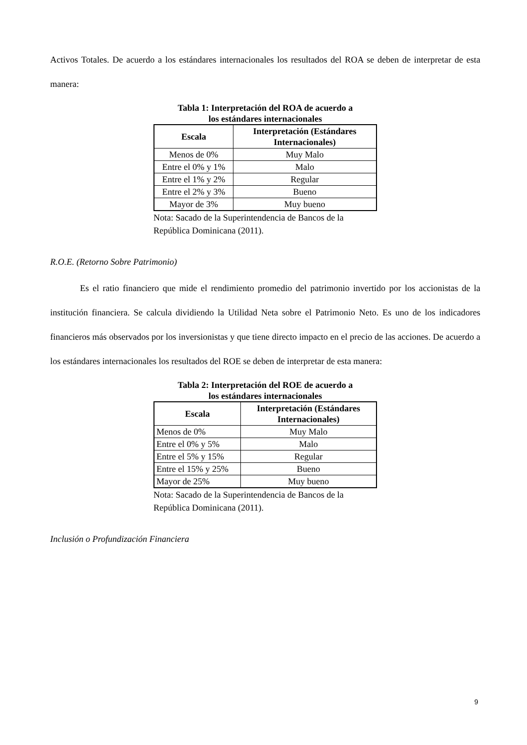Activos Totales. De acuerdo a los estándares internacionales los resultados del ROA se deben de interpretar de esta manera:
Tabla 1: Interpretación del ROA de acuerdo a
los estándares internacionales
| Escala | Interpretación (Estándares Internacionales) |
| --- | --- |
| Menos de 0% | Muy Malo |
| Entre el 0% y 1% | Malo |
| Entre el 1% y 2% | Regular |
| Entre el 2% y 3% | Bueno |
| Mayor de 3% | Muy bueno |
Nota: Sacado de la Superintendencia de Bancos de la República Dominicana (2011).
R.O.E. (Retorno Sobre Patrimonio)
Es el ratio financiero que mide el rendimiento promedio del patrimonio invertido por los accionistas de la institución financiera. Se calcula dividiendo la Utilidad Neta sobre el Patrimonio Neto. Es uno de los indicadores financieros más observados por los inversionistas y que tiene directo impacto en el precio de las acciones. De acuerdo a los estándares internacionales los resultados del ROE se deben de interpretar de esta manera:
Tabla 2: Interpretación del ROE de acuerdo a
los estándares internacionales
| Escala | Interpretación (Estándares Internacionales) |
| --- | --- |
| Menos de 0% | Muy Malo |
| Entre el 0% y 5% | Malo |
| Entre el 5% y 15% | Regular |
| Entre el 15% y 25% | Bueno |
| Mayor de 25% | Muy bueno |
Nota: Sacado de la Superintendencia de Bancos de la República Dominicana (2011).
Inclusión o Profundización Financiera
9